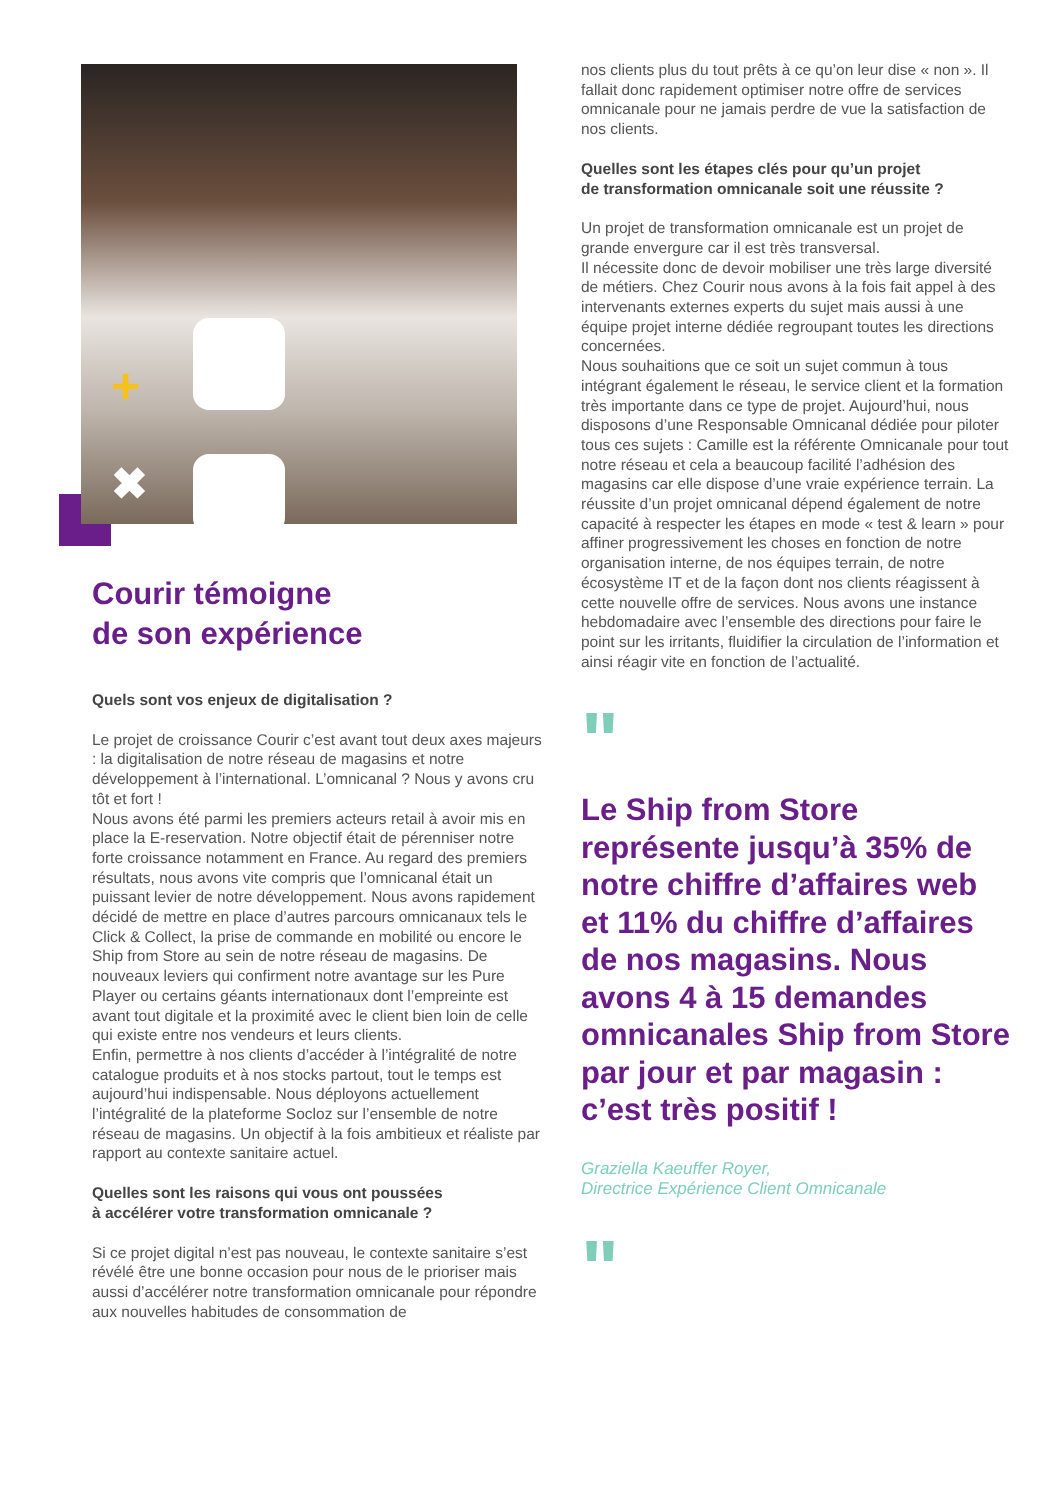+
✖
Courir témoigne
de son expérience
Quels sont vos enjeux de digitalisation ?
Le projet de croissance Courir c’est avant tout deux axes majeurs : la digitalisation de notre réseau de magasins et notre développement à l’international. L’omnicanal ? Nous y avons cru tôt et fort !
Nous avons été parmi les premiers acteurs retail à avoir mis en place la E-reservation. Notre objectif était de pérenniser notre forte croissance notamment en France. Au regard des premiers résultats, nous avons vite compris que l’omnicanal était un puissant levier de notre développement. Nous avons rapidement décidé de mettre en place d’autres parcours omnicanaux tels le Click & Collect, la prise de commande en mobilité ou encore le Ship from Store au sein de notre réseau de magasins. De nouveaux leviers qui confirment notre avantage sur les Pure Player ou certains géants internationaux dont l’empreinte est avant tout digitale et la proximité avec le client bien loin de celle qui existe entre nos vendeurs et leurs clients.
Enfin, permettre à nos clients d’accéder à l’intégralité de notre catalogue produits et à nos stocks partout, tout le temps est aujourd’hui indispensable. Nous déployons actuellement l’intégralité de la plateforme Socloz sur l’ensemble de notre réseau de magasins. Un objectif à la fois ambitieux et réaliste par rapport au contexte sanitaire actuel.
Quelles sont les raisons qui vous ont poussées
à accélérer votre transformation omnicanale ?
Si ce projet digital n’est pas nouveau, le contexte sanitaire s’est révélé être une bonne occasion pour nous de le prioriser mais aussi d’accélérer notre transformation omnicanale pour répondre aux nouvelles habitudes de consommation de
nos clients plus du tout prêts à ce qu’on leur dise « non ». Il fallait donc rapidement optimiser notre offre de services omnicanale pour ne jamais perdre de vue la satisfaction de nos clients.
Quelles sont les étapes clés pour qu’un projet
de transformation omnicanale soit une réussite ?
Un projet de transformation omnicanale est un projet de grande envergure car il est très transversal.
Il nécessite donc de devoir mobiliser une très large diversité de métiers. Chez Courir nous avons à la fois fait appel à des intervenants externes experts du sujet mais aussi à une équipe projet interne dédiée regroupant toutes les directions concernées.
Nous souhaitions que ce soit un sujet commun à tous intégrant également le réseau, le service client et la formation très importante dans ce type de projet. Aujourd’hui, nous disposons d’une Responsable Omnicanal dédiée pour piloter tous ces sujets : Camille est la référente Omnicanale pour tout notre réseau et cela a beaucoup facilité l’adhésion des magasins car elle dispose d’une vraie expérience terrain. La réussite d’un projet omnicanal dépend également de notre capacité à respecter les étapes en mode « test & learn » pour affiner progressivement les choses en fonction de notre organisation interne, de nos équipes terrain, de notre écosystème IT et de la façon dont nos clients réagissent à cette nouvelle offre de services. Nous avons une instance hebdomadaire avec l’ensemble des directions pour faire le point sur les irritants, fluidifier la circulation de l’information et ainsi réagir vite en fonction de l’actualité.
"
Le Ship from Store représente jusqu’à 35% de notre chiffre d’affaires web et 11% du chiffre d’affaires de nos magasins. Nous avons 4 à 15 demandes omnicanales Ship from Store par jour et par magasin : c’est très positif !
Graziella Kaeuffer Royer,
Directrice Expérience Client Omnicanale
"